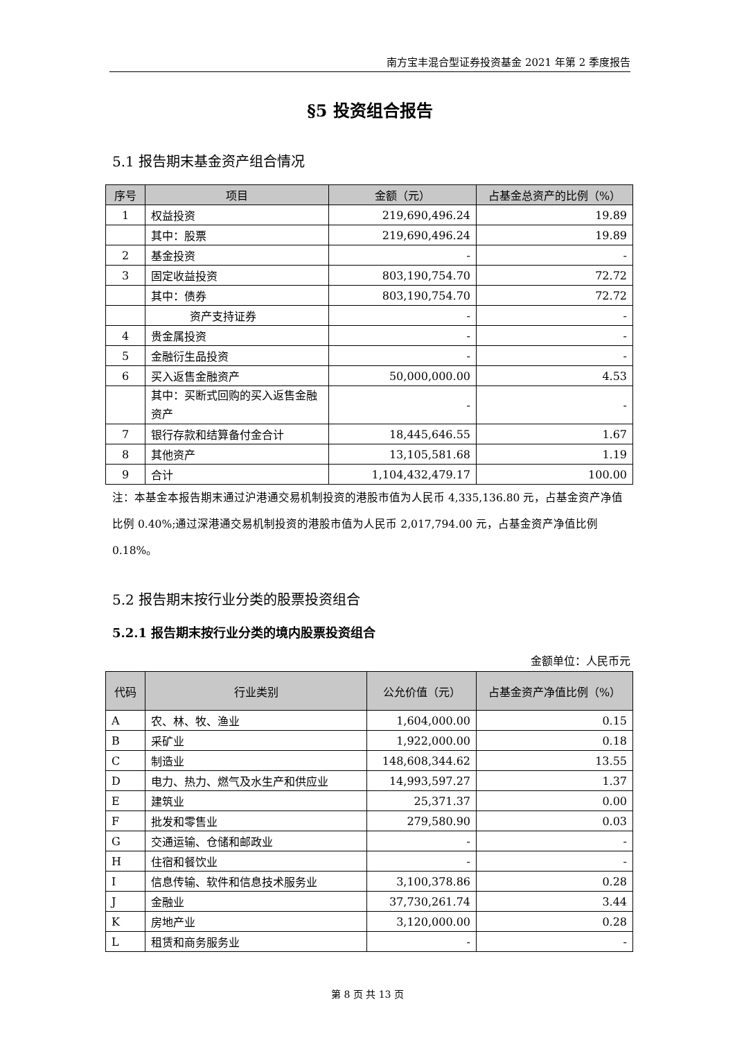南方宝丰混合型证券投资基金 2021 年第 2 季度报告
§5 投资组合报告
5.1 报告期末基金资产组合情况
| 序号 | 项目 | 金额（元） | 占基金总资产的比例（%） |
| --- | --- | --- | --- |
| 1 | 权益投资 | 219,690,496.24 | 19.89 |
| | 其中：股票 | 219,690,496.24 | 19.89 |
| 2 | 基金投资 | - | - |
| 3 | 固定收益投资 | 803,190,754.70 | 72.72 |
| | 其中：债券 | 803,190,754.70 | 72.72 |
| | 资产支持证券 | - | - |
| 4 | 贵金属投资 | - | - |
| 5 | 金融衍生品投资 | - | - |
| 6 | 买入返售金融资产 | 50,000,000.00 | 4.53 |
| | 其中：买断式回购的买入返售金融资产 | - | - |
| 7 | 银行存款和结算备付金合计 | 18,445,646.55 | 1.67 |
| 8 | 其他资产 | 13,105,581.68 | 1.19 |
| 9 | 合计 | 1,104,432,479.17 | 100.00 |
注：本基金本报告期末通过沪港通交易机制投资的港股市值为人民币 4,335,136.80 元，占基金资产净值比例 0.40%;通过深港通交易机制投资的港股市值为人民币 2,017,794.00 元，占基金资产净值比例 0.18%。
5.2 报告期末按行业分类的股票投资组合
5.2.1 报告期末按行业分类的境内股票投资组合
金额单位：人民币元
| 代码 | 行业类别 | 公允价值（元） | 占基金资产净值比例（%） |
| --- | --- | --- | --- |
| A | 农、林、牧、渔业 | 1,604,000.00 | 0.15 |
| B | 采矿业 | 1,922,000.00 | 0.18 |
| C | 制造业 | 148,608,344.62 | 13.55 |
| D | 电力、热力、燃气及水生产和供应业 | 14,993,597.27 | 1.37 |
| E | 建筑业 | 25,371.37 | 0.00 |
| F | 批发和零售业 | 279,580.90 | 0.03 |
| G | 交通运输、仓储和邮政业 | - | - |
| H | 住宿和餐饮业 | - | - |
| I | 信息传输、软件和信息技术服务业 | 3,100,378.86 | 0.28 |
| J | 金融业 | 37,730,261.74 | 3.44 |
| K | 房地产业 | 3,120,000.00 | 0.28 |
| L | 租赁和商务服务业 | - | - |
第 8 页 共 13 页